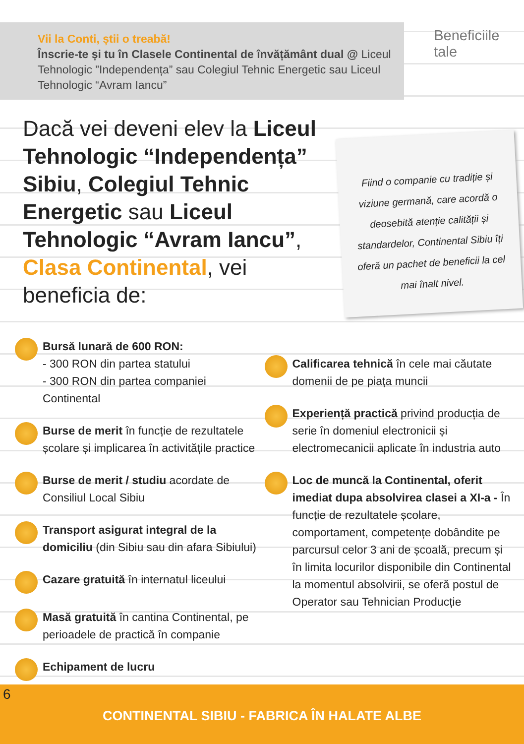Vii la Conti, știi o treabă!
Înscrie-te și tu în Clasele Continental de învățământ dual @ Liceul Tehnologic ”Independența” sau Colegiul Tehnic Energetic sau Liceul Tehnologic “Avram Iancu”
Beneficiile tale
Dacă vei deveni elev la Liceul Tehnologic “Independența” Sibiu, Colegiul Tehnic Energetic sau Liceul Tehnologic “Avram Iancu”, Clasa Continental, vei beneficia de:
Fiind o companie cu tradiție și viziune germană, care acordă o deosebită atenție calității și standardelor, Continental Sibiu îți oferă un pachet de beneficii la cel mai înalt nivel.
Bursă lunară de 600 RON:
- 300 RON din partea statului
- 300 RON din partea companiei Continental
Burse de merit în funcție de rezultatele școlare și implicarea în activitățile practice
Burse de merit / studiu acordate de Consiliul Local Sibiu
Transport asigurat integral de la domiciliu (din Sibiu sau din afara Sibiului)
Cazare gratuită în internatul liceului
Masă gratuită în cantina Continental, pe perioadele de practică în companie
Echipament de lucru
Calificarea tehnică în cele mai căutate domenii de pe piața muncii
Experiență practică privind producția de serie în domeniul electronicii și electromecanicii aplicate în industria auto
Loc de muncă la Continental, oferit imediat dupa absolvirea clasei a XI-a - În funcție de rezultatele școlare, comportament, competențe dobândite pe parcursul celor 3 ani de școală, precum și în limita locurilor disponibile din Continental la momentul absolvirii, se oferă postul de Operator sau Tehnician Producție
6
CONTINENTAL SIBIU - FABRICA ÎN HALATE ALBE